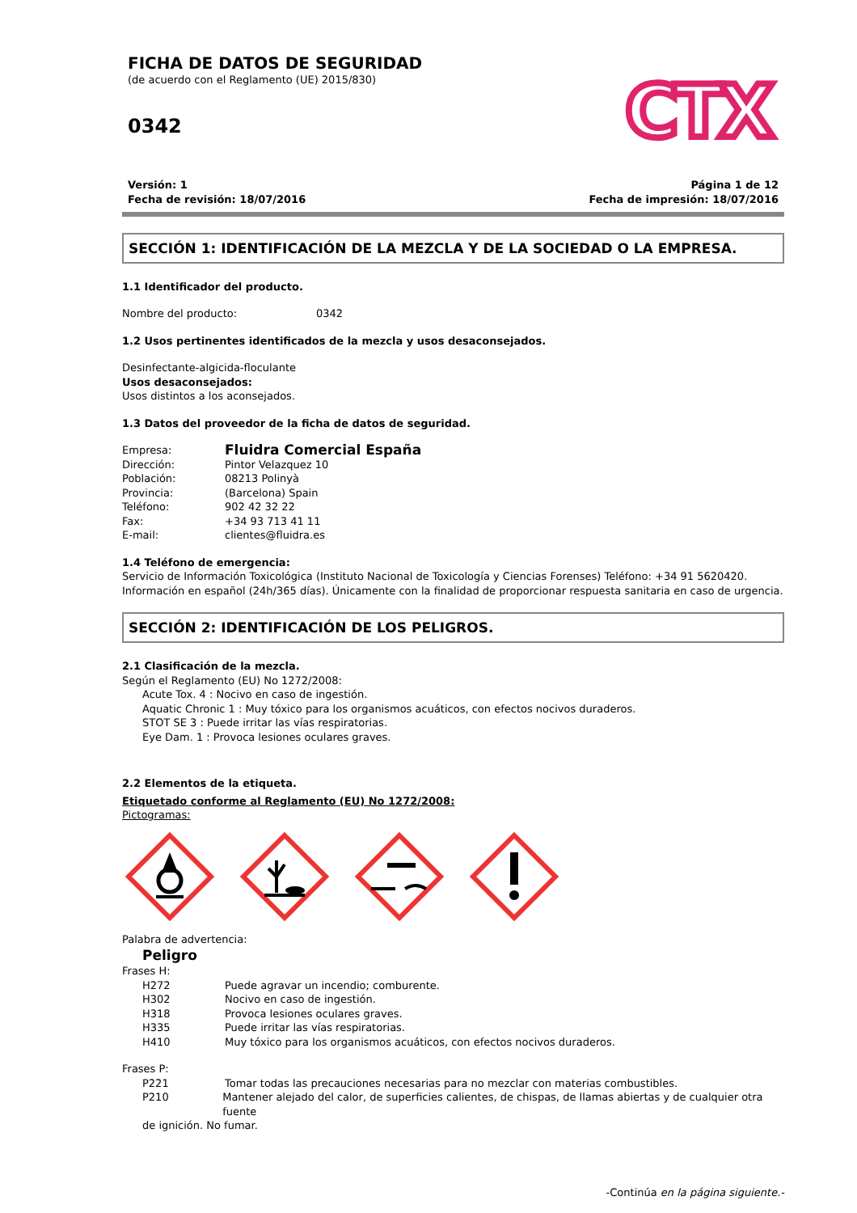FICHA DE DATOS DE SEGURIDAD
(de acuerdo con el Reglamento (UE) 2015/830)
0342
CTX
Versión: 1
Fecha de revisión: 18/07/2016
Página 1 de 12
Fecha de impresión: 18/07/2016
SECCIÓN 1: IDENTIFICACIÓN DE LA MEZCLA Y DE LA SOCIEDAD O LA EMPRESA.
1.1 Identificador del producto.
Nombre del producto: 0342
1.2 Usos pertinentes identificados de la mezcla y usos desaconsejados.
Desinfectante-algicida-floculante
Usos desaconsejados:
Usos distintos a los aconsejados.
1.3 Datos del proveedor de la ficha de datos de seguridad.
Empresa:
Fluidra Comercial España
Dirección: Pintor Velazquez 10
Población: 08213 Polinyà
Provincia: (Barcelona) Spain
Teléfono: 902 42 32 22
Fax: +34 93 713 41 11
E-mail: clientes@fluidra.es
1.4 Teléfono de emergencia:
Servicio de Información Toxicológica (Instituto Nacional de Toxicología y Ciencias Forenses) Teléfono: +34 91 5620420.
Información en español (24h/365 días). Únicamente con la finalidad de proporcionar respuesta sanitaria en caso de urgencia.
SECCIÓN 2: IDENTIFICACIÓN DE LOS PELIGROS.
2.1 Clasificación de la mezcla.
Según el Reglamento (EU) No 1272/2008:
Acute Tox. 4 : Nocivo en caso de ingestión.
Aquatic Chronic 1 : Muy tóxico para los organismos acuáticos, con efectos nocivos duraderos.
STOT SE 3 : Puede irritar las vías respiratorias.
Eye Dam. 1 : Provoca lesiones oculares graves.
2.2 Elementos de la etiqueta.
Etiquetado conforme al Reglamento (EU) No 1272/2008:
Pictogramas:
Palabra de advertencia:
Peligro
Frases H:
H272 Puede agravar un incendio; comburente.
H302 Nocivo en caso de ingestión.
H318 Provoca lesiones oculares graves.
H335 Puede irritar las vías respiratorias.
H410 Muy tóxico para los organismos acuáticos, con efectos nocivos duraderos.
Frases P:
P221 Tomar todas las precauciones necesarias para no mezclar con materias combustibles.
P210 Mantener alejado del calor, de superficies calientes, de chispas, de llamas abiertas y de cualquier otra fuente
de ignición. No fumar.
-Continúa en la página siguiente.-